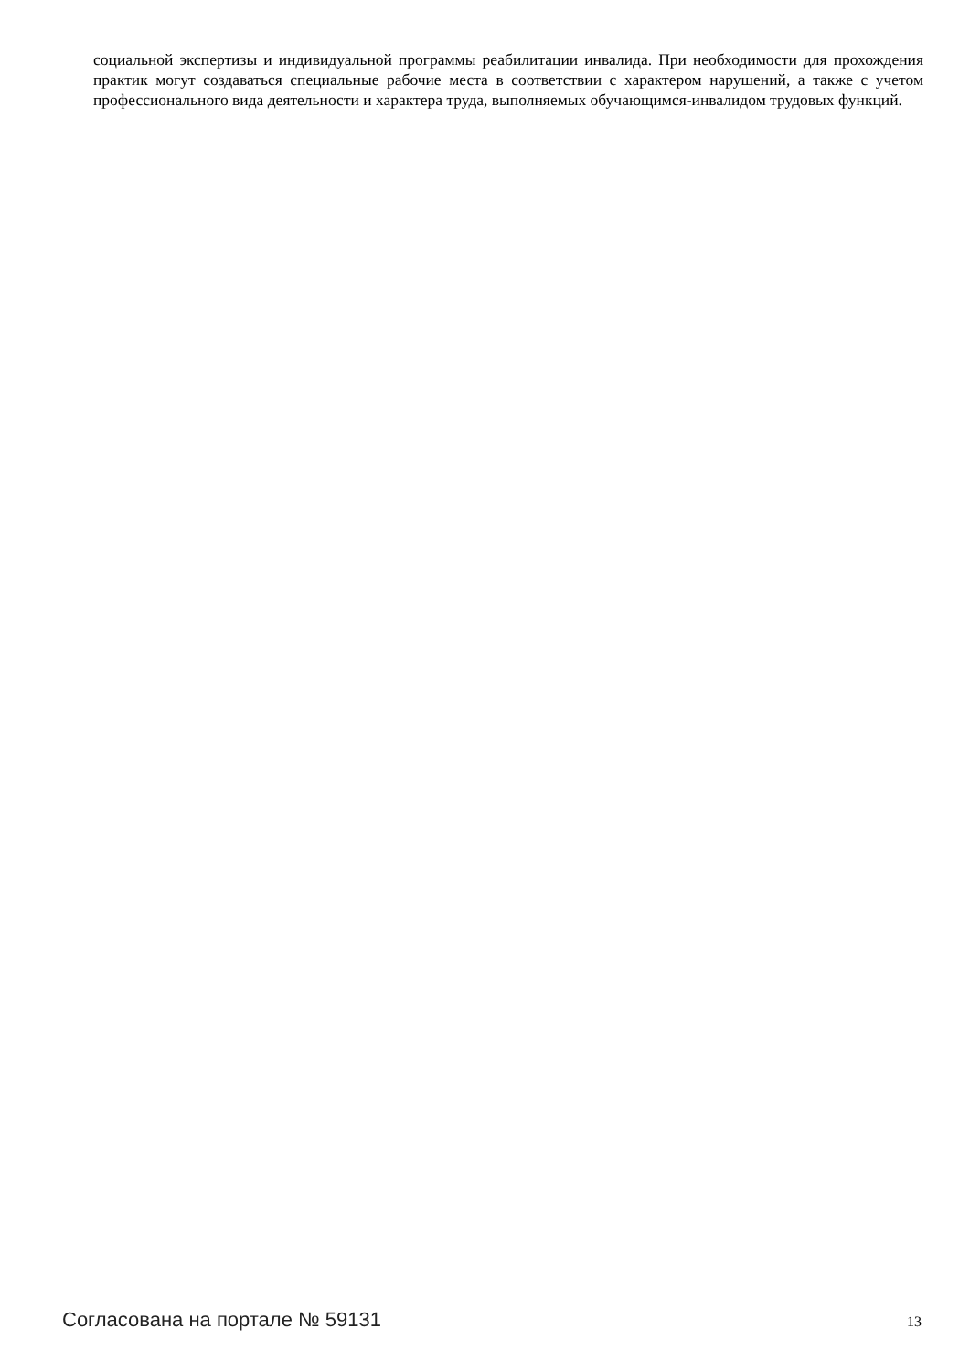социальной экспертизы и индивидуальной программы реабилитации инвалида. При необходимости для прохождения практик могут создаваться специальные рабочие места в соответствии с характером нарушений, а также с учетом профессионального вида деятельности и характера труда, выполняемых обучающимся-инвалидом трудовых функций.
Согласована на портале № 59131 13